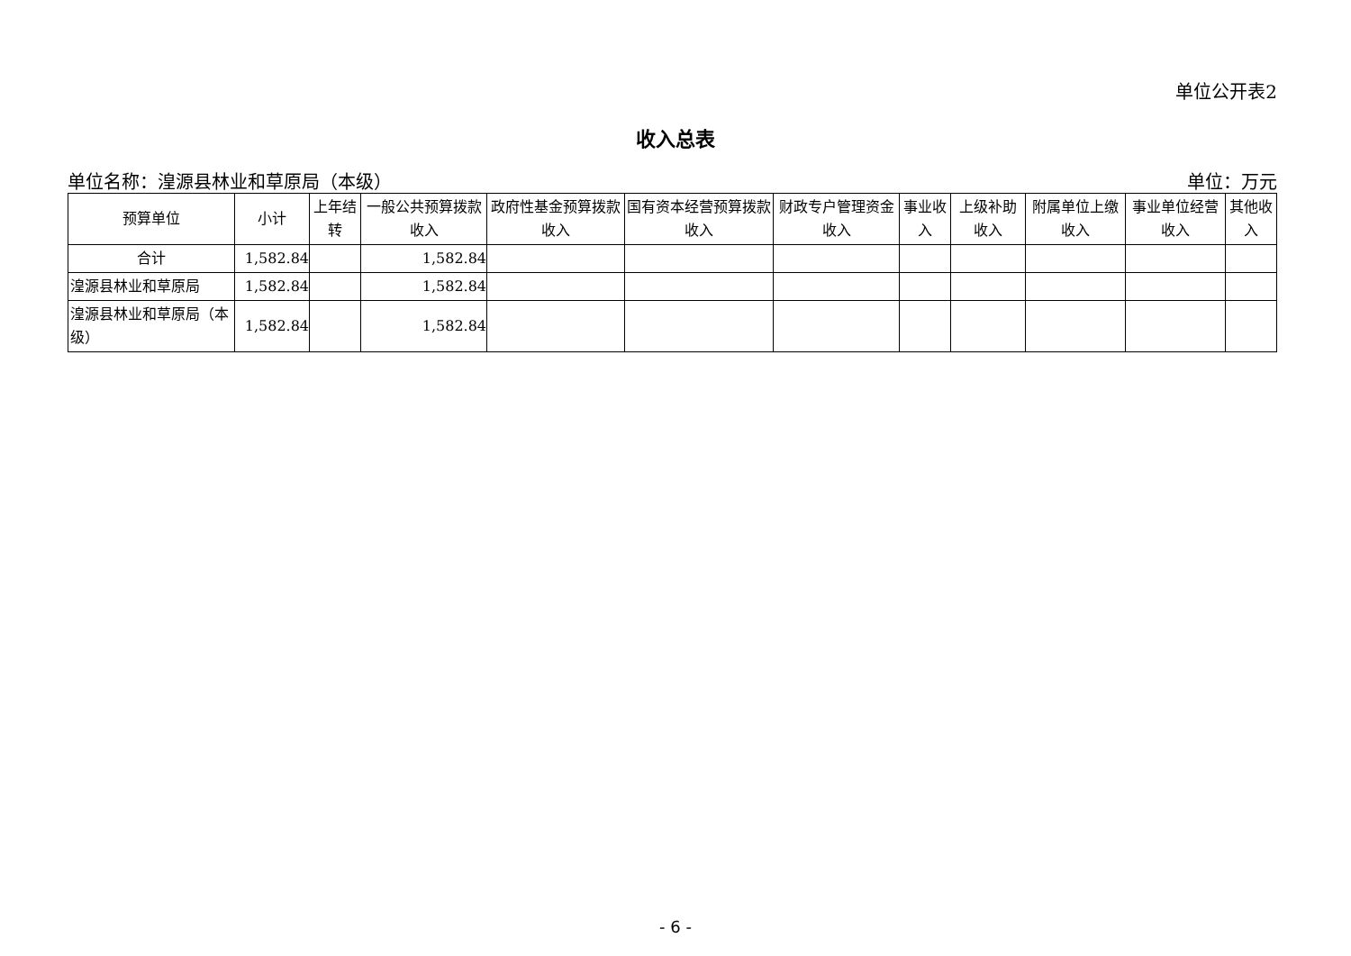单位公开表2
收入总表
单位名称：湟源县林业和草原局（本级） 单位：万元
| 预算单位 | 小计 | 上年结转 | 一般公共预算拨款收入 | 政府性基金预算拨款收入 | 国有资本经营预算拨款收入 | 财政专户管理资金收入 | 事业收入 | 上级补助收入 | 附属单位上缴收入 | 事业单位经营收入 | 其他收入 |
| --- | --- | --- | --- | --- | --- | --- | --- | --- | --- | --- | --- |
| 合计 | 1,582.84 | | 1,582.84 | | | | | | | | |
| 湟源县林业和草原局 | 1,582.84 | | 1,582.84 | | | | | | | | |
| 湟源县林业和草原局（本级） | 1,582.84 | | 1,582.84 | | | | | | | | |
- 6 -